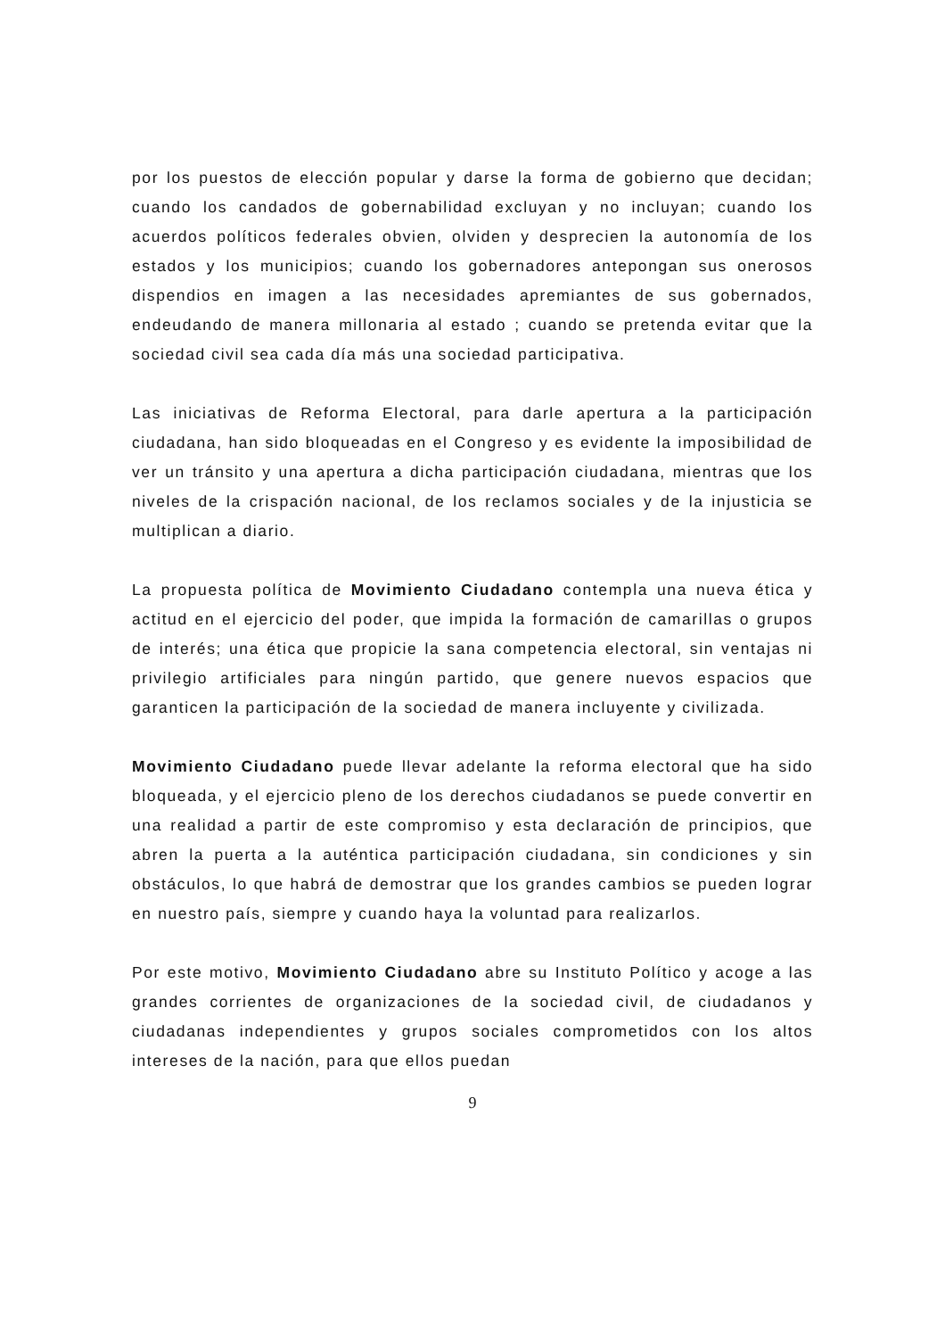por los puestos de elección popular y darse la forma de gobierno que decidan; cuando los candados de gobernabilidad excluyan y no incluyan; cuando los acuerdos políticos federales obvien, olviden y desprecien la autonomía de los estados y los municipios; cuando los gobernadores antepongan sus onerosos dispendios en imagen a las necesidades apremiantes de sus gobernados, endeudando de manera millonaria al estado ; cuando se pretenda evitar que la sociedad civil sea cada día más una sociedad participativa.
Las iniciativas de Reforma Electoral, para darle apertura a la participación ciudadana, han sido bloqueadas en el Congreso y es evidente la imposibilidad de ver un tránsito y una apertura a dicha participación ciudadana, mientras que los niveles de la crispación nacional, de los reclamos sociales y de la injusticia se multiplican a diario.
La propuesta política de Movimiento Ciudadano contempla una nueva ética y actitud en el ejercicio del poder, que impida la formación de camarillas o grupos de interés; una ética que propicie la sana competencia electoral, sin ventajas ni privilegio artificiales para ningún partido, que genere nuevos espacios que garanticen la participación de la sociedad de manera incluyente y civilizada.
Movimiento Ciudadano puede llevar adelante la reforma electoral que ha sido bloqueada, y el ejercicio pleno de los derechos ciudadanos se puede convertir en una realidad a partir de este compromiso y esta declaración de principios, que abren la puerta a la auténtica participación ciudadana, sin condiciones y sin obstáculos, lo que habrá de demostrar que los grandes cambios se pueden lograr en nuestro país, siempre y cuando haya la voluntad para realizarlos.
Por este motivo, Movimiento Ciudadano abre su Instituto Político y acoge a las grandes corrientes de organizaciones de la sociedad civil, de ciudadanos y ciudadanas independientes y grupos sociales comprometidos con los altos intereses de la nación, para que ellos puedan
9